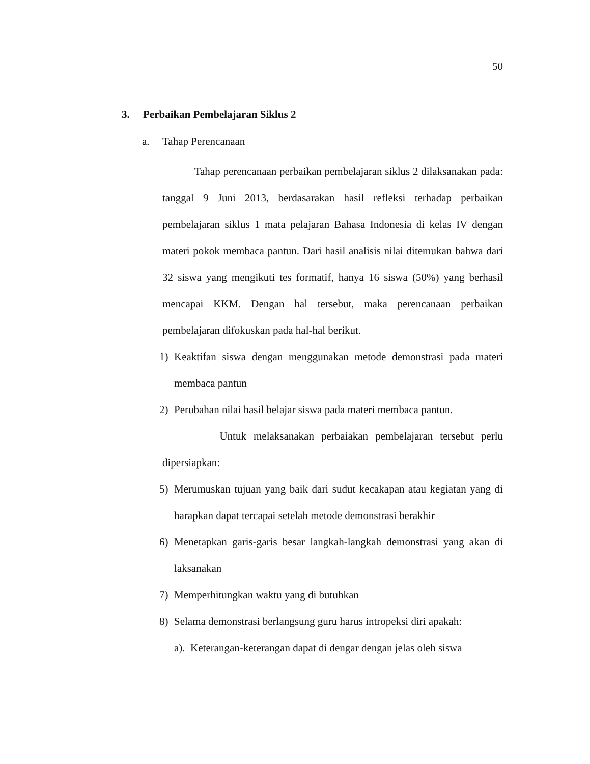50
3. Perbaikan Pembelajaran Siklus 2
a. Tahap Perencanaan
Tahap perencanaan perbaikan pembelajaran siklus 2 dilaksanakan pada: tanggal 9 Juni 2013, berdasarakan hasil refleksi terhadap perbaikan pembelajaran siklus 1 mata pelajaran Bahasa Indonesia di kelas IV dengan materi pokok membaca pantun. Dari hasil analisis nilai ditemukan bahwa dari 32 siswa yang mengikuti tes formatif, hanya 16 siswa (50%) yang berhasil mencapai KKM. Dengan hal tersebut, maka perencanaan perbaikan pembelajaran difokuskan pada hal-hal berikut.
1) Keaktifan siswa dengan menggunakan metode demonstrasi pada materi membaca pantun
2) Perubahan nilai hasil belajar siswa pada materi membaca pantun.
Untuk melaksanakan perbaiakan pembelajaran tersebut perlu dipersiapkan:
5) Merumuskan tujuan yang baik dari sudut kecakapan atau kegiatan yang di harapkan dapat tercapai setelah metode demonstrasi berakhir
6) Menetapkan garis-garis besar langkah-langkah demonstrasi yang akan di laksanakan
7) Memperhitungkan waktu yang di butuhkan
8) Selama demonstrasi berlangsung guru harus intropeksi diri apakah:
a). Keterangan-keterangan dapat di dengar dengan jelas oleh siswa